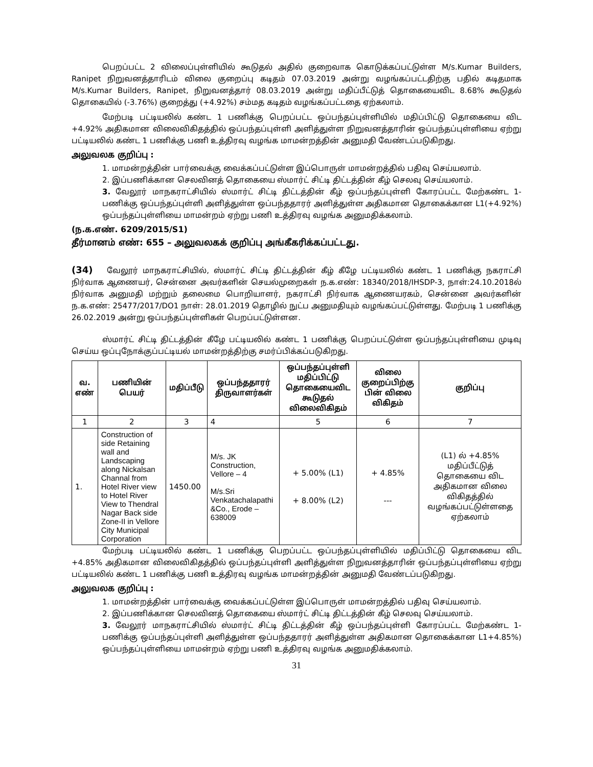பெறப்பட்ட 2 விலைப்புள்ளியில் கூடுதல் அதில் குறைவாக கொடுக்கப்பட்டுள்ள M/s.Kumar Builders, Ranipet நிறுவனத்தாரிடம் விலை குறைப்பு கடிதம் 07.03.2019 அன்று வழங்கப்பட்டதிற்கு பதில் கடிதமாக M/s.Kumar Builders, Ranipet, நிறுவனத்தார் 08.03.2019 அன்று மதிப்பீட்டுத் தொகையைவிட 8.68% கூடுதல் தொகையில் (-3.76%) குறைத்து (+4.92%) சம்மத கடிதம் வழங்கப்பட்டதை ஏற்கலாம்.
மேற்படி பட்டியலில் கண்ட 1 பணிக்கு பெறப்பட்ட ஒப்பந்தப்புள்ளியில் மதிப்பிட்டு தொகையை விட +4.92% அதிகமான விலைவிகிதத்தில் ஒப்பந்தப்புள்ளி அளித்துள்ள நிறுவனத்தாரின் ஒப்பந்தப்புள்ளியை ஏற்று பட்டியலில் கண்ட 1 பணிக்கு பணி உத்திரவு வழங்க மாமன்றத்தின் அனுமதி வேண்டப்படுகிறது.
அலுவலக குறிப்பு :
1. மாமன்றத்தின் பார்வைக்கு வைக்கப்பட்டுள்ள இப்பொருள் மாமன்றத்தில் பதிவு செய்யலாம்.
2. இப்பணிக்கான செலவினத் தொகையை ஸ்மார்ட் சிட்டி திட்டத்தின் கீழ் செலவு செய்யலாம்.
3. வேலூர் மாநகராட்சியில் ஸ்மார்ட் சிட்டி திட்டத்தின் கீழ் ஒப்பந்தப்புள்ளி கோரப்பட்ட மேற்கண்ட 1-பணிக்கு ஒப்பந்தப்புள்ளி அளித்துள்ள ஒப்பந்ததாரர் அளித்துள்ள அதிகமான தொகைக்கான L1(+4.92%) ஒப்பந்தப்புள்ளியை மாமன்றம் ஏற்று பணி உத்திரவு வழங்க அனுமதிக்கலாம்.
(ந.க.எண். 6209/2015/S1)
தீர்மானம் எண்: 655 – அலுவலகக் குறிப்பு அங்கீகரிக்கப்பட்டது.
(34) வேலூர் மாநகராட்சியில், ஸ்மார்ட் சிட்டி திட்டத்தின் கீழ் கீழே பட்டியலில் கண்ட 1 பணிக்கு நகராட்சி நிர்வாக ஆணையர், சென்னை அவர்களின் செயல்முறைகள் ந.க.எண்: 18340/2018/IHSDP-3, நாள்:24.10.2018ல் நிர்வாக அனுமதி மற்றும் தலைமை பொறியாளர், நகராட்சி நிர்வாக ஆணையரகம், சென்னை அவர்களின் ந.க.எண்: 25477/2017/DO1 நாள்: 28.01.2019 தொழில் நுட்ப அனுமதியும் வழங்கப்பட்டுள்ளது. மேற்படி 1 பணிக்கு 26.02.2019 அன்று ஒப்பந்தப்புள்ளிகள் பெறப்பட்டுள்ளன.
ஸ்மார்ட் சிட்டி திட்டத்தின் கீழே பட்டியலில் கண்ட 1 பணிக்கு பெறப்பட்டுள்ள ஒப்பந்தப்புள்ளியை முடிவு செய்ய ஒப்புநோக்குப்பட்டியல் மாமன்றத்திற்கு சமர்ப்பிக்கப்படுகிறது.
| வ. எண் | பணியின் பெயர் | மதிப்பீடு | ஒப்பந்ததாரர் திருவாளர்கள் | ஒப்பந்தப்புள்ளி மதிப்பிட்டு தொகையைவிட கூடுதல் விலைவிகிதம் | விலை குறைப்பிற்கு பின் விலை விகிதம் | குறிப்பு |
| --- | --- | --- | --- | --- | --- | --- |
| 1 | 2 | 3 | 4 | 5 | 6 | 7 |
| 1. | Construction of side Retaining wall and Landscaping along Nickalsan Channal from Hotel River view to Hotel River View to Thendral Nagar Back side Zone-II in Vellore City Municipal Corporation | 1450.00 | M/s. JK Construction, Vellore – 4 M/s.Sri Venkatachalapathi &Co., Erode – 638009 | + 5.00% (L1) + 8.00% (L2) | + 4.85% --- | (L1) ல் +4.85% மதிப்பீட்டுத் தொகையை விட அதிகமான விலை விகிதத்தில் வழங்கப்பட்டுள்ளதை ஏற்கலாம் |
மேற்படி பட்டியலில் கண்ட 1 பணிக்கு பெறப்பட்ட ஒப்பந்தப்புள்ளியில் மதிப்பிட்டு தொகையை விட +4.85% அதிகமான விலைவிகிதத்தில் ஒப்பந்தப்புள்ளி அளித்துள்ள நிறுவனத்தாரின் ஒப்பந்தப்புள்ளியை ஏற்று பட்டியலில் கண்ட 1 பணிக்கு பணி உத்திரவு வழங்க மாமன்றத்தின் அனுமதி வேண்டப்படுகிறது.
அலுவலக குறிப்பு :
1. மாமன்றத்தின் பார்வைக்கு வைக்கப்பட்டுள்ள இப்பொருள் மாமன்றத்தில் பதிவு செய்யலாம்.
2. இப்பணிக்கான செலவினத் தொகையை ஸ்மார்ட் சிட்டி திட்டத்தின் கீழ் செலவு செய்யலாம்.
3. வேலூர் மாநகராட்சியில் ஸ்மார்ட் சிட்டி திட்டத்தின் கீழ் ஒப்பந்தப்புள்ளி கோரப்பட்ட மேற்கண்ட 1-பணிக்கு ஒப்பந்தப்புள்ளி அளித்துள்ள ஒப்பந்ததாரர் அளித்துள்ள அதிகமான தொகைக்கான L1+4.85%) ஒப்பந்தப்புள்ளியை மாமன்றம் ஏற்று பணி உத்திரவு வழங்க அனுமதிக்கலாம்.
31